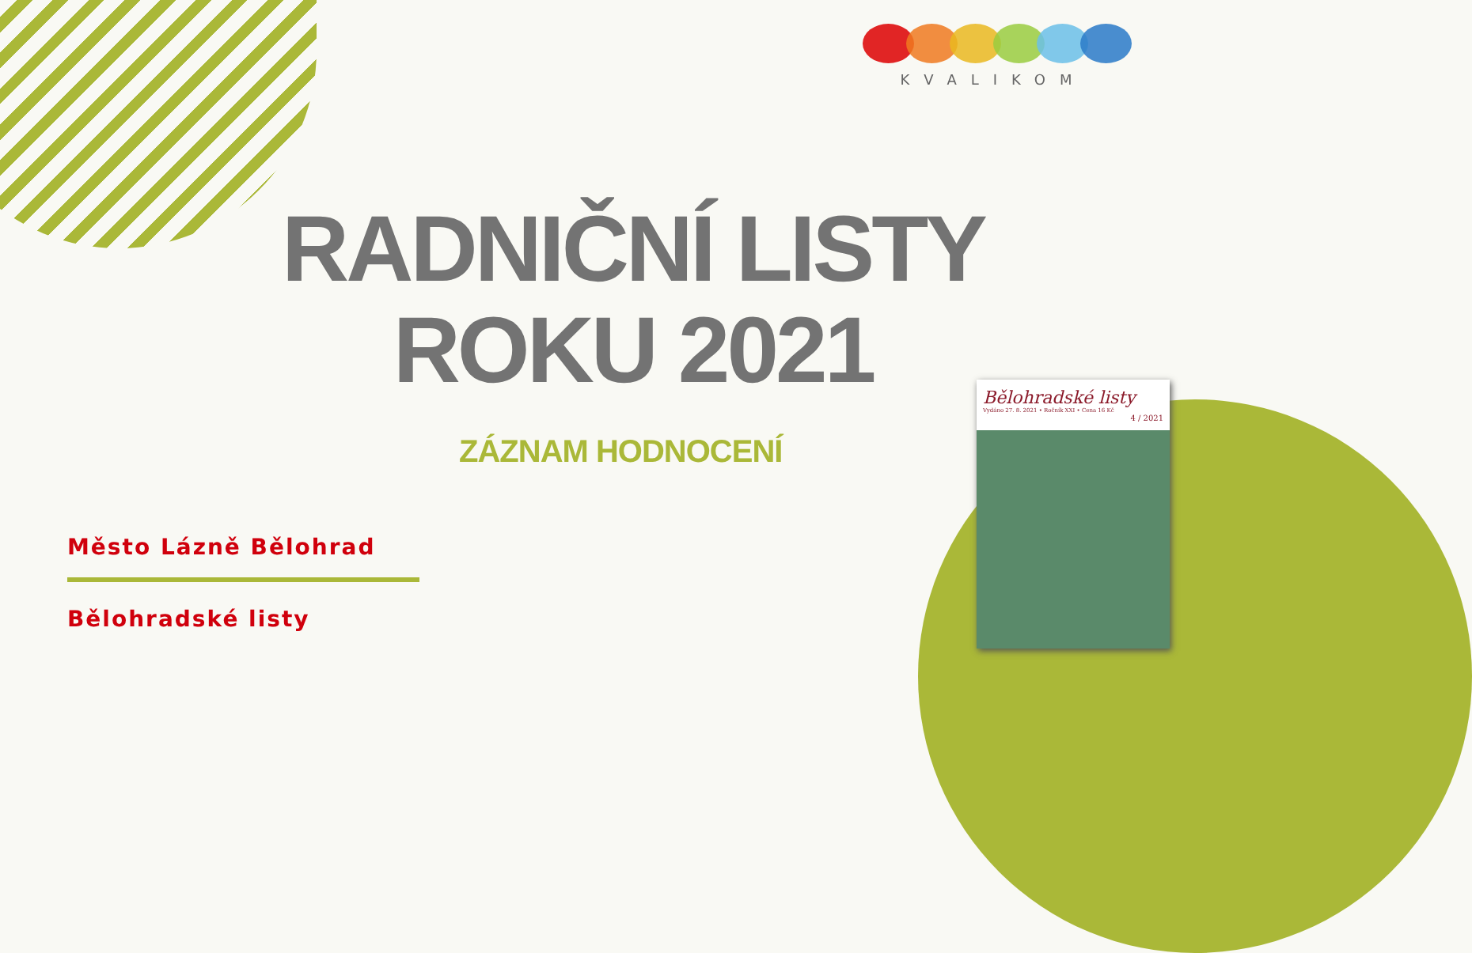KVALIKOM
RADNIČNÍ LISTY
ROKU 2021
ZÁZNAM HODNOCENÍ
Město Lázně Bělohrad
Bělohradské listy
Bělohradské listy
Vydáno 27. 8. 2021 • Ročník XXI • Cena 16 Kč
4 / 2021